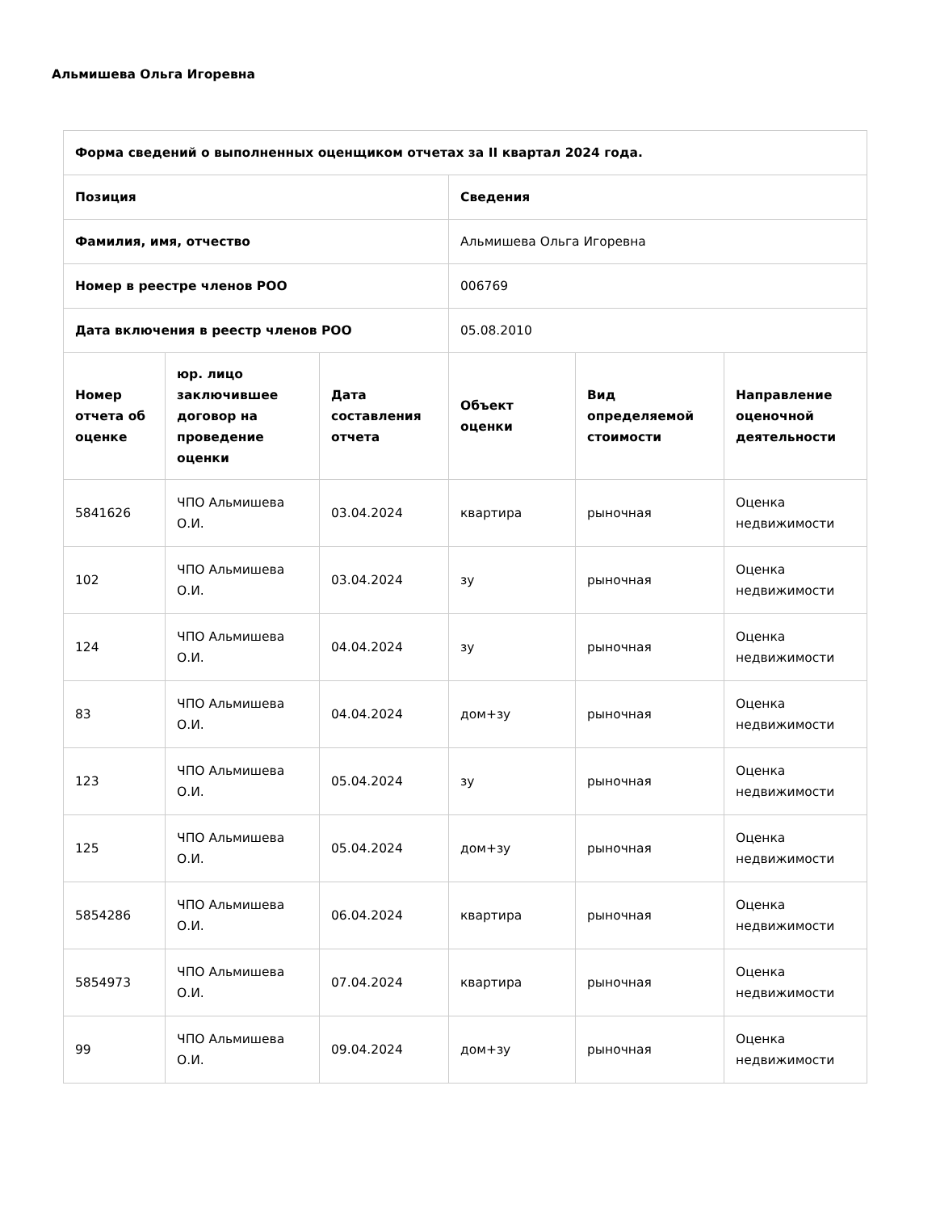Альмишева Ольга Игоревна
| Форма сведений о выполненных оценщиком отчетах за II квартал 2024 года. | | | | | |
| --- | --- | --- | --- | --- | --- |
| Позиция | | | Сведения | | |
| Фамилия, имя, отчество | | | Альмишева Ольга Игоревна | | |
| Номер в реестре членов РОО | | | 006769 | | |
| Дата включения в реестр членов РОО | | | 05.08.2010 | | |
| Номер отчета об оценке | юр. лицо заключившее договор на проведение оценки | Дата составления отчета | Объект оценки | Вид определяемой стоимости | Направление оценочной деятельности |
| 5841626 | ЧПО Альмишева О.И. | 03.04.2024 | квартира | рыночная | Оценка недвижимости |
| 102 | ЧПО Альмишева О.И. | 03.04.2024 | зу | рыночная | Оценка недвижимости |
| 124 | ЧПО Альмишева О.И. | 04.04.2024 | зу | рыночная | Оценка недвижимости |
| 83 | ЧПО Альмишева О.И. | 04.04.2024 | дом+зу | рыночная | Оценка недвижимости |
| 123 | ЧПО Альмишева О.И. | 05.04.2024 | зу | рыночная | Оценка недвижимости |
| 125 | ЧПО Альмишева О.И. | 05.04.2024 | дом+зу | рыночная | Оценка недвижимости |
| 5854286 | ЧПО Альмишева О.И. | 06.04.2024 | квартира | рыночная | Оценка недвижимости |
| 5854973 | ЧПО Альмишева О.И. | 07.04.2024 | квартира | рыночная | Оценка недвижимости |
| 99 | ЧПО Альмишева О.И. | 09.04.2024 | дом+зу | рыночная | Оценка недвижимости |